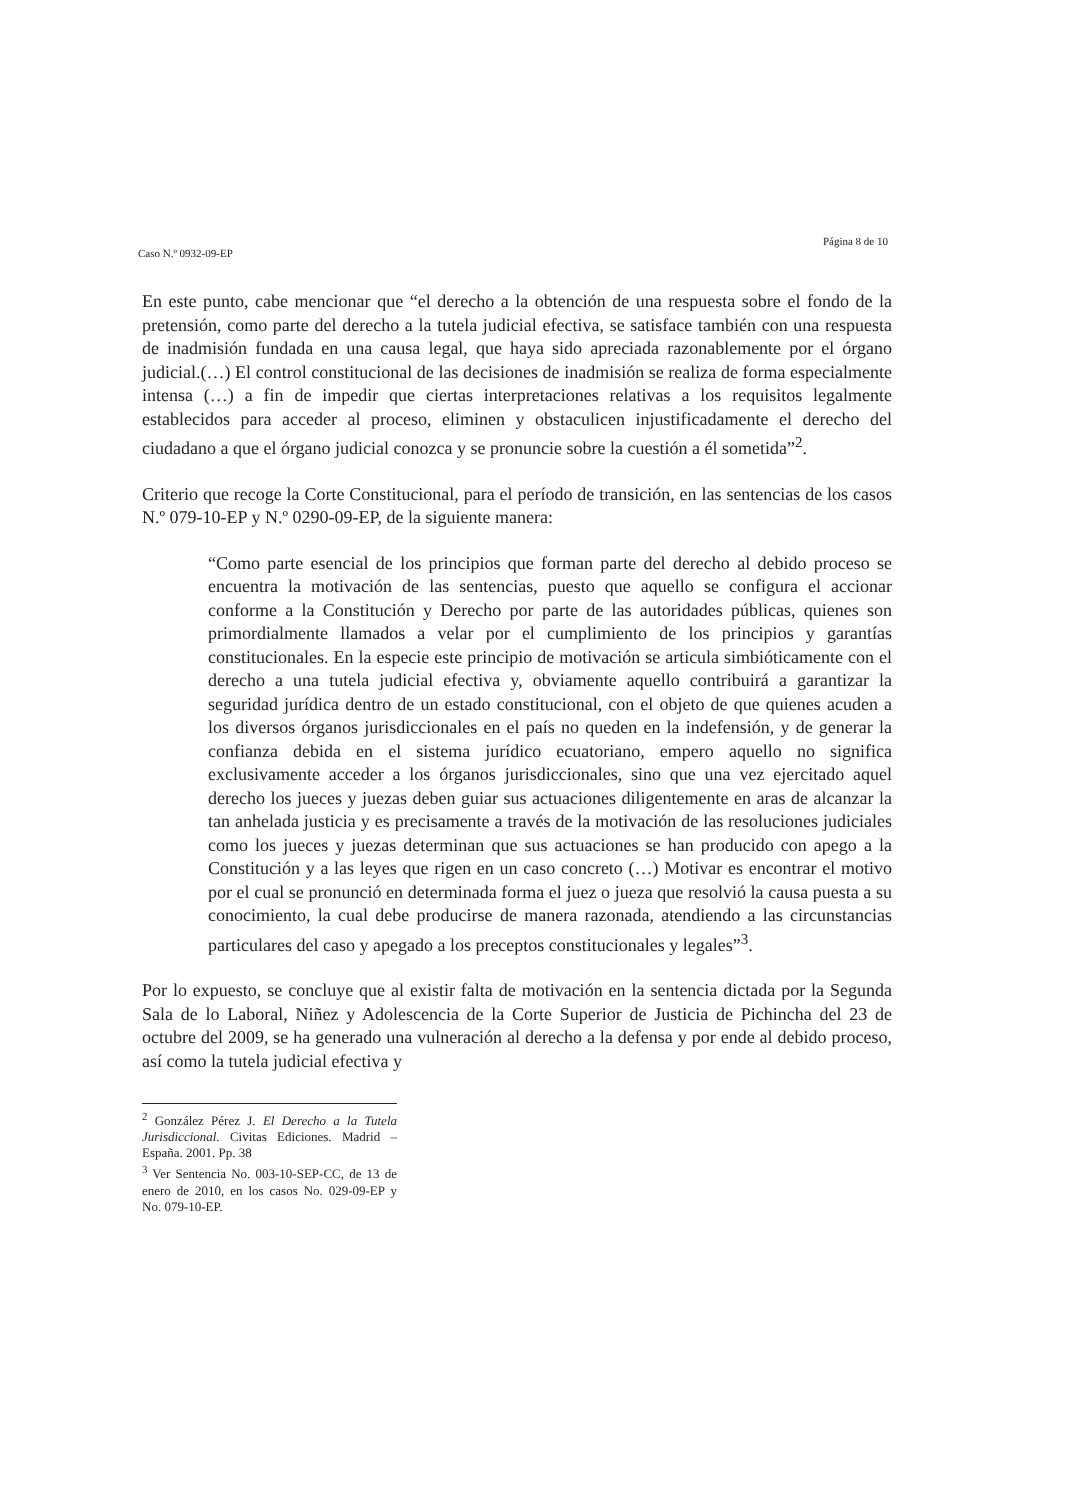Caso N.º 0932-09-EP Página 8 de 10
En este punto, cabe mencionar que “el derecho a la obtención de una respuesta sobre el fondo de la pretensión, como parte del derecho a la tutela judicial efectiva, se satisface también con una respuesta de inadmisión fundada en una causa legal, que haya sido apreciada razonablemente por el órgano judicial.(…) El control constitucional de las decisiones de inadmisión se realiza de forma especialmente intensa (…) a fin de impedir que ciertas interpretaciones relativas a los requisitos legalmente establecidos para acceder al proceso, eliminen y obstaculicen injustificadamente el derecho del ciudadano a que el órgano judicial conozca y se pronuncie sobre la cuestión a él sometida”<sup>2</sup>.
Criterio que recoge la Corte Constitucional, para el período de transición, en las sentencias de los casos N.º 079-10-EP y N.º 0290-09-EP, de la siguiente manera:
“Como parte esencial de los principios que forman parte del derecho al debido proceso se encuentra la motivación de las sentencias, puesto que aquello se configura el accionar conforme a la Constitución y Derecho por parte de las autoridades públicas, quienes son primordialmente llamados a velar por el cumplimiento de los principios y garantías constitucionales. En la especie este principio de motivación se articula simbióticamente con el derecho a una tutela judicial efectiva y, obviamente aquello contribuirá a garantizar la seguridad jurídica dentro de un estado constitucional, con el objeto de que quienes acuden a los diversos órganos jurisdiccionales en el país no queden en la indefensión, y de generar la confianza debida en el sistema jurídico ecuatoriano, empero aquello no significa exclusivamente acceder a los órganos jurisdiccionales, sino que una vez ejercitado aquel derecho los jueces y juezas deben guiar sus actuaciones diligentemente en aras de alcanzar la tan anhelada justicia y es precisamente a través de la motivación de las resoluciones judiciales como los jueces y juezas determinan que sus actuaciones se han producido con apego a la Constitución y a las leyes que rigen en un caso concreto (…) Motivar es encontrar el motivo por el cual se pronunció en determinada forma el juez o jueza que resolvió la causa puesta a su conocimiento, la cual debe producirse de manera razonada, atendiendo a las circunstancias particulares del caso y apegado a los preceptos constitucionales y legales”<sup>3</sup>.
Por lo expuesto, se concluye que al existir falta de motivación en la sentencia dictada por la Segunda Sala de lo Laboral, Niñez y Adolescencia de la Corte Superior de Justicia de Pichincha del 23 de octubre del 2009, se ha generado una vulneración al derecho a la defensa y por ende al debido proceso, así como la tutela judicial efectiva y
<sup>2</sup> González Pérez J. El Derecho a la Tutela Jurisdiccional. Civitas Ediciones. Madrid – España. 2001. Pp. 38
<sup>3</sup> Ver Sentencia No. 003-10-SEP-CC, de 13 de enero de 2010, en los casos No. 029-09-EP y No. 079-10-EP.